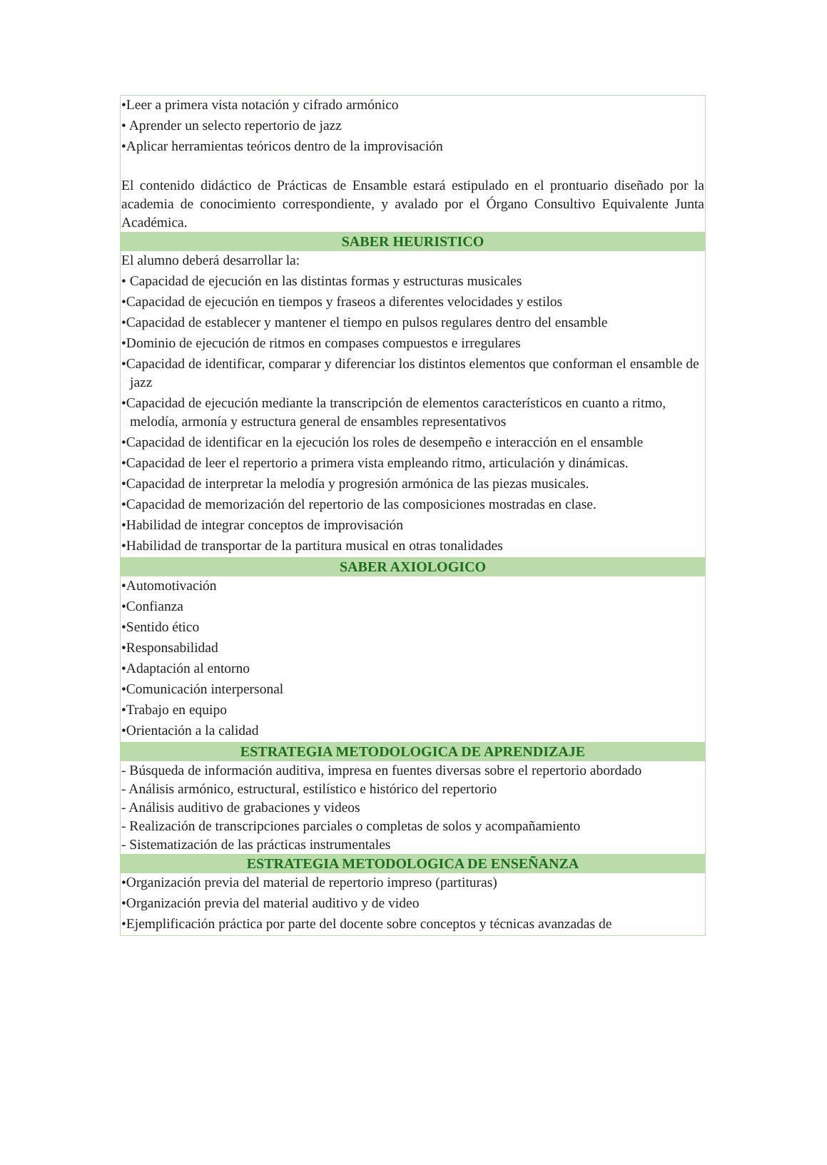| •Leer a primera vista notación y cifrado armónico • Aprender un selecto repertorio de jazz •Aplicar herramientas teóricos dentro de la improvisación El contenido didáctico de Prácticas de Ensamble estará estipulado en el prontuario diseñado por la academia de conocimiento correspondiente, y avalado por el Órgano Consultivo Equivalente Junta Académica. |
| SABER HEURISTICO |
| El alumno deberá desarrollar la: • Capacidad de ejecución en las distintas formas y estructuras musicales •Capacidad de ejecución en tiempos y fraseos a diferentes velocidades y estilos •Capacidad de establecer y mantener el tiempo en pulsos regulares dentro del ensamble •Dominio de ejecución de ritmos en compases compuestos e irregulares •Capacidad de identificar, comparar y diferenciar los distintos elementos que conforman el ensamble de jazz •Capacidad de ejecución mediante la transcripción de elementos característicos en cuanto a ritmo, melodía, armonía y estructura general de ensambles representativos •Capacidad de identificar en la ejecución los roles de desempeño e interacción en el ensamble •Capacidad de leer el repertorio a primera vista empleando ritmo, articulación y dinámicas. •Capacidad de interpretar la melodía y progresión armónica de las piezas musicales. •Capacidad de memorización del repertorio de las composiciones mostradas en clase. •Habilidad de integrar conceptos de improvisación •Habilidad de transportar de la partitura musical en otras tonalidades |
| SABER AXIOLOGICO |
| •Automotivación •Confianza •Sentido ético •Responsabilidad •Adaptación al entorno •Comunicación interpersonal •Trabajo en equipo •Orientación a la calidad |
| ESTRATEGIA METODOLOGICA DE APRENDIZAJE |
| - Búsqueda de información auditiva, impresa en fuentes diversas sobre el repertorio abordado - Análisis armónico, estructural, estilístico e histórico del repertorio - Análisis auditivo de grabaciones y videos - Realización de transcripciones parciales o completas de solos y acompañamiento - Sistematización de las prácticas instrumentales |
| ESTRATEGIA METODOLOGICA DE ENSEÑANZA |
| •Organización previa del material de repertorio impreso (partituras) •Organización previa del material auditivo y de video •Ejemplificación práctica por parte del docente sobre conceptos y técnicas avanzadas de |